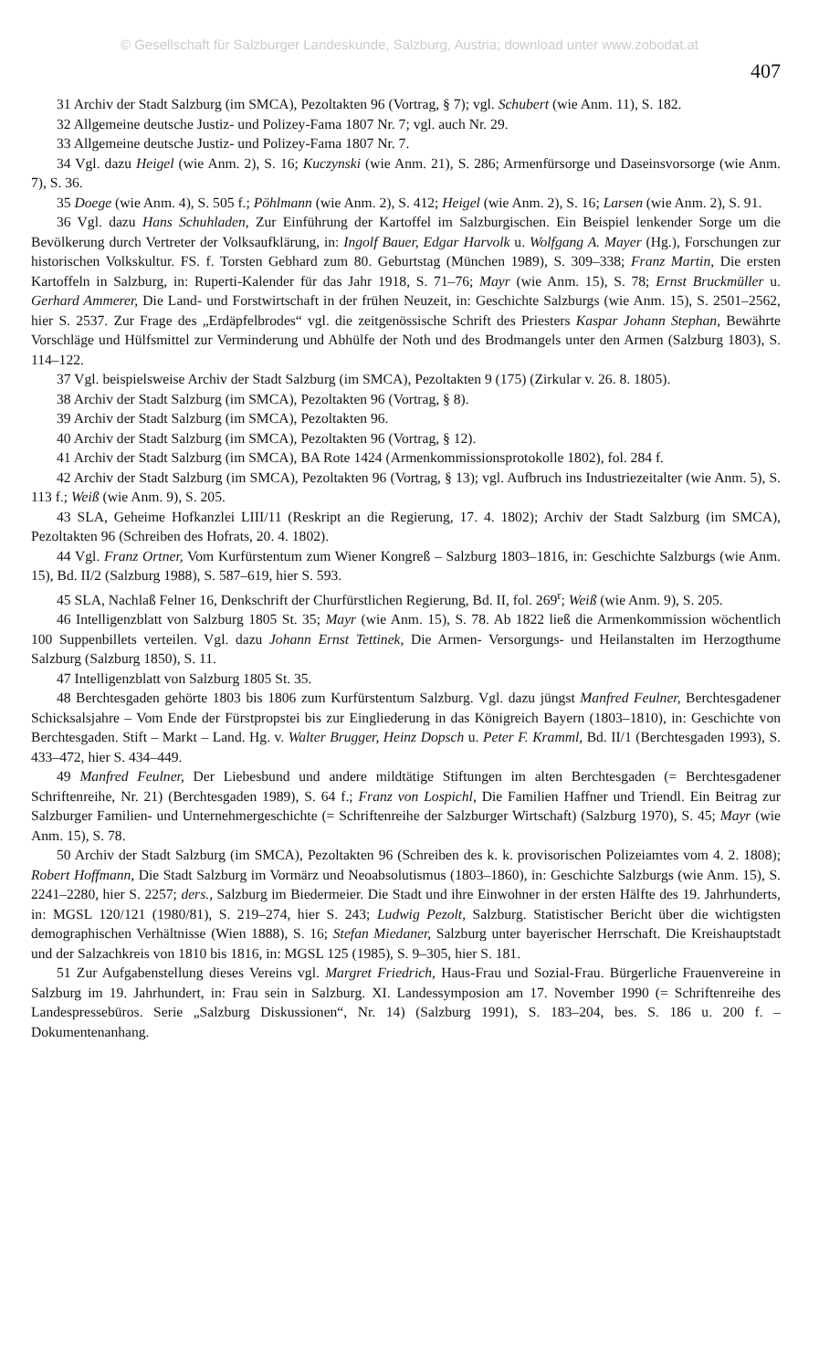© Gesellschaft für Salzburger Landeskunde, Salzburg, Austria; download unter www.zobodat.at
407
31 Archiv der Stadt Salzburg (im SMCA), Pezoltakten 96 (Vortrag, § 7); vgl. Schubert (wie Anm. 11), S. 182.
32 Allgemeine deutsche Justiz- und Polizey-Fama 1807 Nr. 7; vgl. auch Nr. 29.
33 Allgemeine deutsche Justiz- und Polizey-Fama 1807 Nr. 7.
34 Vgl. dazu Heigel (wie Anm. 2), S. 16; Kuczynski (wie Anm. 21), S. 286; Armenfürsorge und Daseinsvorsorge (wie Anm. 7), S. 36.
35 Doege (wie Anm. 4), S. 505 f.; Pöhlmann (wie Anm. 2), S. 412; Heigel (wie Anm. 2), S. 16; Larsen (wie Anm. 2), S. 91.
36 Vgl. dazu Hans Schuhladen, Zur Einführung der Kartoffel im Salzburgischen. Ein Beispiel lenkender Sorge um die Bevölkerung durch Vertreter der Volksaufklärung, in: Ingolf Bauer, Edgar Harvolk u. Wolfgang A. Mayer (Hg.), Forschungen zur historischen Volkskultur. FS. f. Torsten Gebhard zum 80. Geburtstag (München 1989), S. 309–338; Franz Martin, Die ersten Kartoffeln in Salzburg, in: Ruperti-Kalender für das Jahr 1918, S. 71–76; Mayr (wie Anm. 15), S. 78; Ernst Bruckmüller u. Gerhard Ammerer, Die Land- und Forstwirtschaft in der frühen Neuzeit, in: Geschichte Salzburgs (wie Anm. 15), S. 2501–2562, hier S. 2537. Zur Frage des „Erdäpfelbrodes“ vgl. die zeitgenössische Schrift des Priesters Kaspar Johann Stephan, Bewährte Vorschläge und Hülfsmittel zur Verminderung und Abhülfe der Noth und des Brodmangels unter den Armen (Salzburg 1803), S. 114–122.
37 Vgl. beispielsweise Archiv der Stadt Salzburg (im SMCA), Pezoltakten 9 (175) (Zirkular v. 26. 8. 1805).
38 Archiv der Stadt Salzburg (im SMCA), Pezoltakten 96 (Vortrag, § 8).
39 Archiv der Stadt Salzburg (im SMCA), Pezoltakten 96.
40 Archiv der Stadt Salzburg (im SMCA), Pezoltakten 96 (Vortrag, § 12).
41 Archiv der Stadt Salzburg (im SMCA), BA Rote 1424 (Armenkommissionsprotokolle 1802), fol. 284 f.
42 Archiv der Stadt Salzburg (im SMCA), Pezoltakten 96 (Vortrag, § 13); vgl. Aufbruch ins Industriezeitalter (wie Anm. 5), S. 113 f.; Weiß (wie Anm. 9), S. 205.
43 SLA, Geheime Hofkanzlei LIII/11 (Reskript an die Regierung, 17. 4. 1802); Archiv der Stadt Salzburg (im SMCA), Pezoltakten 96 (Schreiben des Hofrats, 20. 4. 1802).
44 Vgl. Franz Ortner, Vom Kurfürstentum zum Wiener Kongreß – Salzburg 1803–1816, in: Geschichte Salzburgs (wie Anm. 15), Bd. II/2 (Salzburg 1988), S. 587–619, hier S. 593.
45 SLA, Nachlaß Felner 16, Denkschrift der Churfürstlichen Regierung, Bd. II, fol. 269<sup>r</sup>; Weiß (wie Anm. 9), S. 205.
46 Intelligenzblatt von Salzburg 1805 St. 35; Mayr (wie Anm. 15), S. 78. Ab 1822 ließ die Armenkommission wöchentlich 100 Suppenbillets verteilen. Vgl. dazu Johann Ernst Tettinek, Die Armen- Versorgungs- und Heilanstalten im Herzogthume Salzburg (Salzburg 1850), S. 11.
47 Intelligenzblatt von Salzburg 1805 St. 35.
48 Berchtesgaden gehörte 1803 bis 1806 zum Kurfürstentum Salzburg. Vgl. dazu jüngst Manfred Feulner, Berchtesgadener Schicksalsjahre – Vom Ende der Fürstpropstei bis zur Eingliederung in das Königreich Bayern (1803–1810), in: Geschichte von Berchtesgaden. Stift – Markt – Land. Hg. v. Walter Brugger, Heinz Dopsch u. Peter F. Kramml, Bd. II/1 (Berchtesgaden 1993), S. 433–472, hier S. 434–449.
49 Manfred Feulner, Der Liebesbund und andere mildtätige Stiftungen im alten Berchtesgaden (= Berchtesgadener Schriftenreihe, Nr. 21) (Berchtesgaden 1989), S. 64 f.; Franz von Lospichl, Die Familien Haffner und Triendl. Ein Beitrag zur Salzburger Familien- und Unternehmergeschichte (= Schriftenreihe der Salzburger Wirtschaft) (Salzburg 1970), S. 45; Mayr (wie Anm. 15), S. 78.
50 Archiv der Stadt Salzburg (im SMCA), Pezoltakten 96 (Schreiben des k. k. provisorischen Polizeiamtes vom 4. 2. 1808); Robert Hoffmann, Die Stadt Salzburg im Vormärz und Neoabsolutismus (1803–1860), in: Geschichte Salzburgs (wie Anm. 15), S. 2241–2280, hier S. 2257; ders., Salzburg im Biedermeier. Die Stadt und ihre Einwohner in der ersten Hälfte des 19. Jahrhunderts, in: MGSL 120/121 (1980/81), S. 219–274, hier S. 243; Ludwig Pezolt, Salzburg. Statistischer Bericht über die wichtigsten demographischen Verhältnisse (Wien 1888), S. 16; Stefan Miedaner, Salzburg unter bayerischer Herrschaft. Die Kreishauptstadt und der Salzachkreis von 1810 bis 1816, in: MGSL 125 (1985), S. 9–305, hier S. 181.
51 Zur Aufgabenstellung dieses Vereins vgl. Margret Friedrich, Haus-Frau und Sozial-Frau. Bürgerliche Frauenvereine in Salzburg im 19. Jahrhundert, in: Frau sein in Salzburg. XI. Landessymposion am 17. November 1990 (= Schriftenreihe des Landespressebüros. Serie „Salzburg Diskussionen“, Nr. 14) (Salzburg 1991), S. 183–204, bes. S. 186 u. 200 f. – Dokumentenanhang.